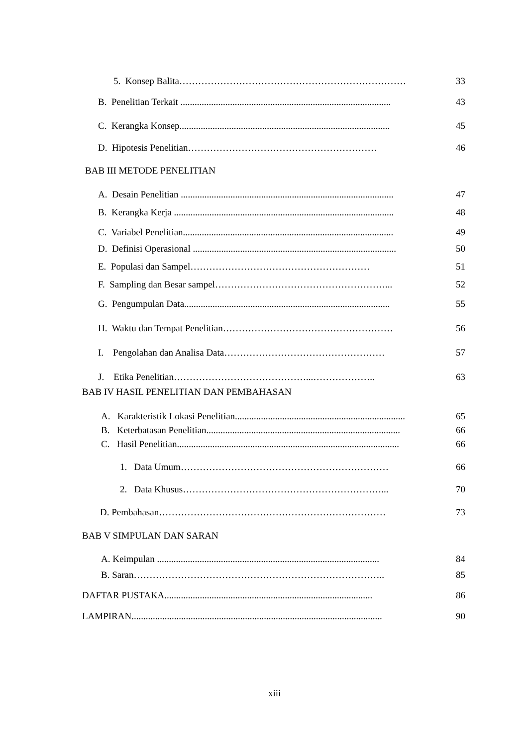5. Konsep Balita……………………………………………………………… 33
B. Penelitian Terkait ......................................................................................... 43
C. Kerangka Konsep......................................................................................... 45
D. Hipotesis Penelitian…………………………………………………… 46
BAB III METODE PENELITIAN
A. Desain Penelitian .......................................................................................... 47
B. Kerangka Kerja ............................................................................................. 48
C. Variabel Penelitian......................................................................................... 49
D. Definisi Operasional ...................................................................................... 50
E. Populasi dan Sampel………………………………………………… 51
F. Sampling dan Besar sampel………………………………………………... 52
G. Pengumpulan Data....................................................................................... 55
H. Waktu dan Tempat Penelitian……………………………………………… 56
I. Pengolahan dan Analisa Data…………………………………………… 57
J. Etika Penelitian……………………………………...……………….. 63
BAB IV HASIL PENELITIAN DAN PEMBAHASAN
A. Karakteristik Lokasi Penelitian........................................................................ 65
B. Keterbatasan Penelitian.................................................................................. 66
C. Hasil Penelitian.............................................................................................. 66
1. Data Umum………………………………………………………… 66
2. Data Khusus………………………………………………………... 70
D. Pembahasan……………………………………………………………… 73
BAB V SIMPULAN DAN SARAN
A. Keimpulan .............................................................................................. 84
B. Saran…………………………………………………………………….. 85
DAFTAR PUSTAKA........................................................................................ 86
LAMPIRAN.......................................................................................................... 90
xiii